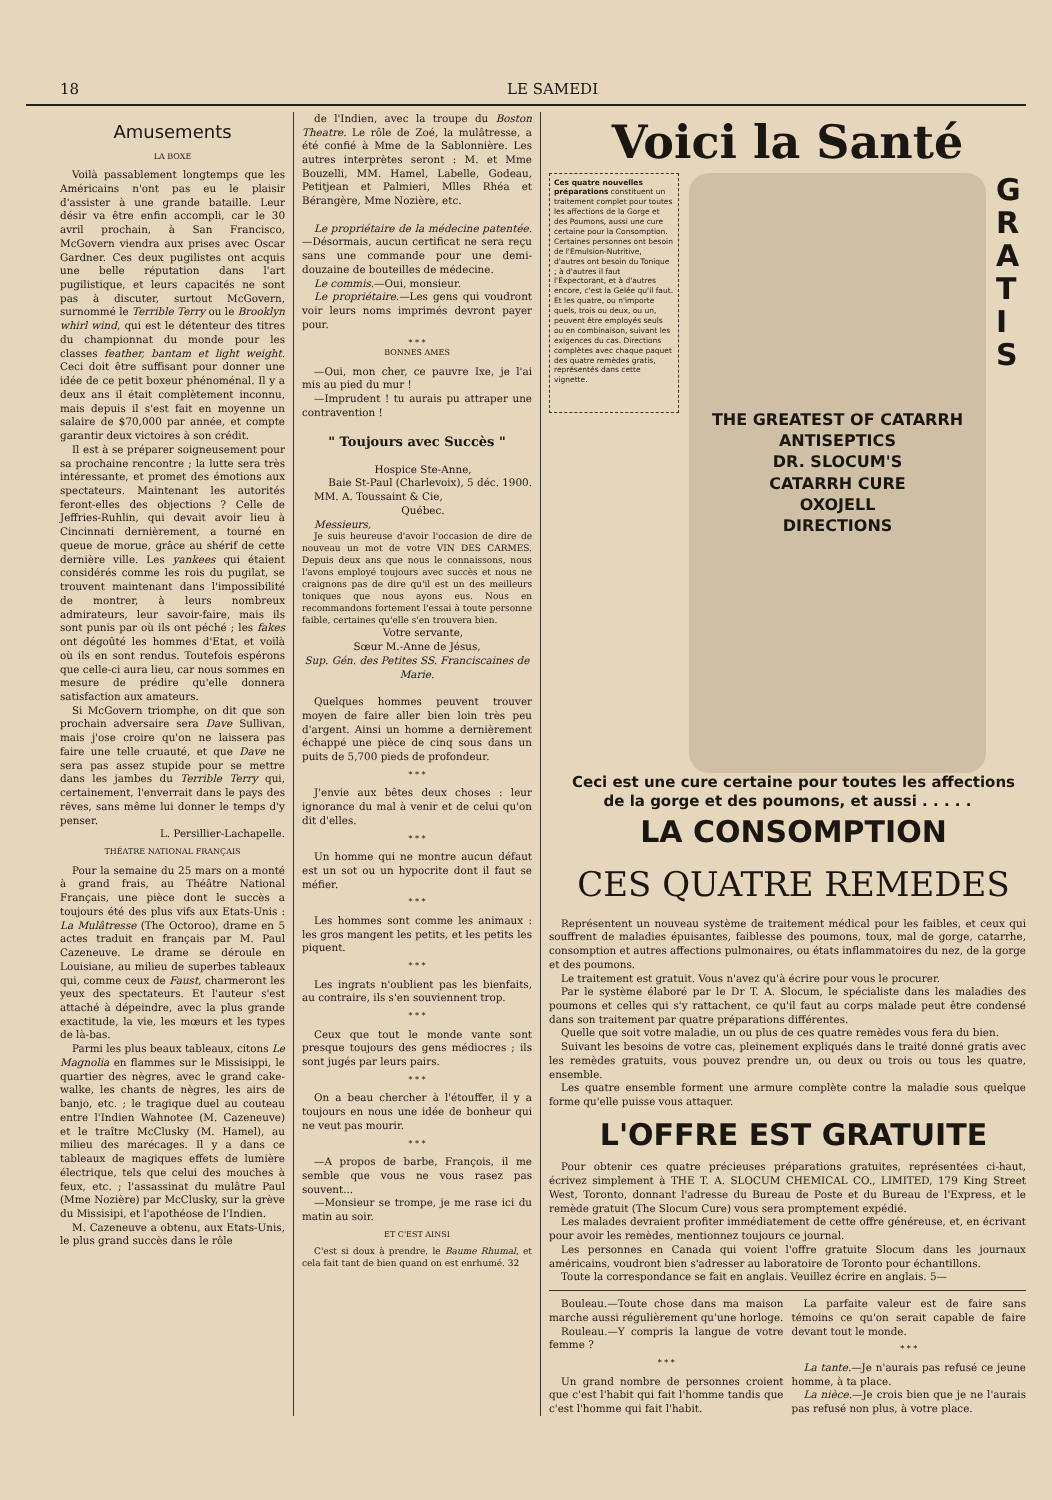18 LE SAMEDI
Amusements
LA BOXE
Voilà passablement longtemps que les Américains n'ont pas eu le plaisir d'assister à une grande bataille. Leur désir va être enfin accompli, car le 30 avril prochain, à San Francisco, McGovern viendra aux prises avec Oscar Gardner. Ces deux pugilistes ont acquis une belle réputation dans l'art pugilistique, et leurs capacités ne sont pas à discuter, surtout McGovern, surnommé le Terrible Terry ou le Brooklyn whirl wind, qui est le détenteur des titres du championnat du monde pour les classes feather, bantam et light weight. Ceci doit être suffisant pour donner une idée de ce petit boxeur phénoménal. Il y a deux ans il était complètement inconnu, mais depuis il s'est fait en moyenne un salaire de $70,000 par année, et compte garantir deux victoires à son crédit.
Il est à se préparer soigneusement pour sa prochaine rencontre ; la lutte sera très intéressante, et promet des émotions aux spectateurs. Maintenant les autorités feront-elles des objections ? Celle de Jeffries-Ruhlin, qui devait avoir lieu à Cincinnati dernièrement, a tourné en queue de morue, grâce au shérif de cette dernière ville. Les yankees qui étaient considérés comme les rois du pugilat, se trouvent maintenant dans l'impossibilité de montrer, à leurs nombreux admirateurs, leur savoir-faire, mais ils sont punis par où ils ont péché ; les fakes ont dégoûté les hommes d'Etat, et voilà où ils en sont rendus. Toutefois espérons que celle-ci aura lieu, car nous sommes en mesure de prédire qu'elle donnera satisfaction aux amateurs.
Si McGovern triomphe, on dit que son prochain adversaire sera Dave Sullivan, mais j'ose croire qu'on ne laissera pas faire une telle cruauté, et que Dave ne sera pas assez stupide pour se mettre dans les jambes du Terrible Terry qui, certainement, l'enverrait dans le pays des rêves, sans même lui donner le temps d'y penser.
L. Persillier-Lachapelle.
THÉATRE NATIONAL FRANÇAIS
Pour la semaine du 25 mars on a monté à grand frais, au Théâtre National Français, une pièce dont le succès a toujours été des plus vifs aux Etats-Unis : La Mulâtresse (The Octoroo), drame en 5 actes traduit en français par M. Paul Cazeneuve. Le drame se déroule en Louisiane, au milieu de superbes tableaux qui, comme ceux de Faust, charmeront les yeux des spectateurs. Et l'auteur s'est attaché à dépeindre, avec la plus grande exactitude, la vie, les mœurs et les types de là-bas.
Parmi les plus beaux tableaux, citons Le Magnolia en flammes sur le Missisippi, le quartier des nègres, avec le grand cake-walke, les chants de nègres, les airs de banjo, etc. ; le tragique duel au couteau entre l'Indien Wahnotee (M. Cazeneuve) et le traître McClusky (M. Hamel), au milieu des marécages. Il y a dans ce tableaux de magiques effets de lumière électrique, tels que celui des mouches à feux, etc. ; l'assassinat du mulâtre Paul (Mme Nozière) par McClusky, sur la grève du Missisipi, et l'apothéose de l'Indien.
M. Cazeneuve a obtenu, aux Etats-Unis, le plus grand succès dans le rôle
de l'Indien, avec la troupe du Boston Theatre. Le rôle de Zoé, la mulâtresse, a été confié à Mme de la Sablonnière. Les autres interprètes seront : M. et Mme Bouzelli, MM. Hamel, Labelle, Godeau, Petitjean et Palmieri, Mlles Rhéa et Bérangère, Mme Nozière, etc.
Le propriétaire de la médecine patentée.—Désormais, aucun certificat ne sera reçu sans une commande pour une demi-douzaine de bouteilles de médecine.
Le commis.—Oui, monsieur.
Le propriétaire.—Les gens qui voudront voir leurs noms imprimés devront payer pour.
* * *
BONNES AMES
—Oui, mon cher, ce pauvre Ixe, je l'ai mis au pied du mur !
—Imprudent ! tu aurais pu attraper une contravention !
" Toujours avec Succès "
Hospice Ste-Anne,
Baie St-Paul (Charlevoix), 5 déc. 1900.
MM. A. Toussaint & Cie,
Québec.
Messieurs,
Je suis heureuse d'avoir l'occasion de dire de nouveau un mot de votre VIN DES CARMES. Depuis deux ans que nous le connaissons, nous l'avons employé toujours avec succès et nous ne craignons pas de dire qu'il est un des meilleurs toniques que nous ayons eus. Nous en recommandons fortement l'essai à toute personne faible, certaines qu'elle s'en trouvera bien.
Votre servante,
Sœur M.-Anne de Jésus,
Sup. Gén. des Petites SS. Franciscaines de Marie.
Quelques hommes peuvent trouver moyen de faire aller bien loin très peu d'argent. Ainsi un homme a dernièrement échappé une pièce de cinq sous dans un puits de 5,700 pieds de profondeur.
* * *
J'envie aux bêtes deux choses : leur ignorance du mal à venir et de celui qu'on dit d'elles.
* * *
Un homme qui ne montre aucun défaut est un sot ou un hypocrite dont il faut se méfier.
* * *
Les hommes sont comme les animaux : les gros mangent les petits, et les petits les piquent.
* * *
Les ingrats n'oublient pas les bienfaits, au contraire, ils s'en souviennent trop.
* * *
Ceux que tout le monde vante sont presque toujours des gens médiocres ; ils sont jugés par leurs pairs.
* * *
On a beau chercher à l'étouffer, il y a toujours en nous une idée de bonheur qui ne veut pas mourir.
* * *
—A propos de barbe, François, il me semble que vous ne vous rasez pas souvent...
—Monsieur se trompe, je me rase ici du matin au soir.
ET C'EST AINSI
C'est si doux à prendre, le Baume Rhumal, et cela fait tant de bien quand on est enrhumé. 32
Voici la Santé
Ces quatre nouvelles préparations constituent un traitement complet pour toutes les affections de la Gorge et des Poumons, aussi une cure certaine pour la Consomption. Certaines personnes ont besoin de l'Emulsion-Nutritive, d'autres ont besoin du Tonique ; à d'autres il faut l'Expectorant, et à d'autres encore, c'est la Gelée qu'il faut. Et les quatre, ou n'importe quels, trois ou deux, ou un, peuvent être employés seuls ou en combinaison, suivant les exigences du cas. Directions complètes avec chaque paquet des quatre remèdes gratis, représentés dans cette vignette.
THE GREATEST OF CATARRH ANTISEPTICS
DR. SLOCUM'S
CATARRH CURE
OXOJELL
DIRECTIONS
G R A T I S
Ceci est une cure certaine pour toutes les affections de la gorge et des poumons, et aussi . . . . .
LA CONSOMPTION
CES QUATRE REMEDES
Représentent un nouveau système de traitement médical pour les faibles, et ceux qui souffrent de maladies épuisantes, faiblesse des poumons, toux, mal de gorge, catarrhe, consomption et autres affections pulmonaires, ou états inflammatoires du nez, de la gorge et des poumons.
Le traitement est gratuit. Vous n'avez qu'à écrire pour vous le procurer.
Par le système élaboré par le Dr T. A. Slocum, le spécialiste dans les maladies des poumons et celles qui s'y rattachent, ce qu'il faut au corps malade peut être condensé dans son traitement par quatre préparations différentes.
Quelle que soit votre maladie, un ou plus de ces quatre remèdes vous fera du bien.
Suivant les besoins de votre cas, pleinement expliqués dans le traité donné gratis avec les remèdes gratuits, vous pouvez prendre un, ou deux ou trois ou tous les quatre, ensemble.
Les quatre ensemble forment une armure complète contre la maladie sous quelque forme qu'elle puisse vous attaquer.
L'OFFRE EST GRATUITE
Pour obtenir ces quatre précieuses préparations gratuites, représentées ci-haut, écrivez simplement à THE T. A. SLOCUM CHEMICAL CO., LIMITED, 179 King Street West, Toronto, donnant l'adresse du Bureau de Poste et du Bureau de l'Express, et le remède gratuit (The Slocum Cure) vous sera promptement expédié.
Les malades devraient profiter immédiatement de cette offre généreuse, et, en écrivant pour avoir les remèdes, mentionnez toujours ce journal.
Les personnes en Canada qui voient l'offre gratuite Slocum dans les journaux américains, voudront bien s'adresser au laboratoire de Toronto pour échantillons.
Toute la correspondance se fait en anglais. Veuillez écrire en anglais. 5—
Bouleau.—Toute chose dans ma maison marche aussi régulièrement qu'une horloge.
Rouleau.—Y compris la langue de votre femme ?
* * *
Un grand nombre de personnes croient que c'est l'habit qui fait l'homme tandis que c'est l'homme qui fait l'habit.
La parfaite valeur est de faire sans témoins ce qu'on serait capable de faire devant tout le monde.
* * *
La tante.—Je n'aurais pas refusé ce jeune homme, à ta place.
La nièce.—Je crois bien que je ne l'aurais pas refusé non plus, à votre place.